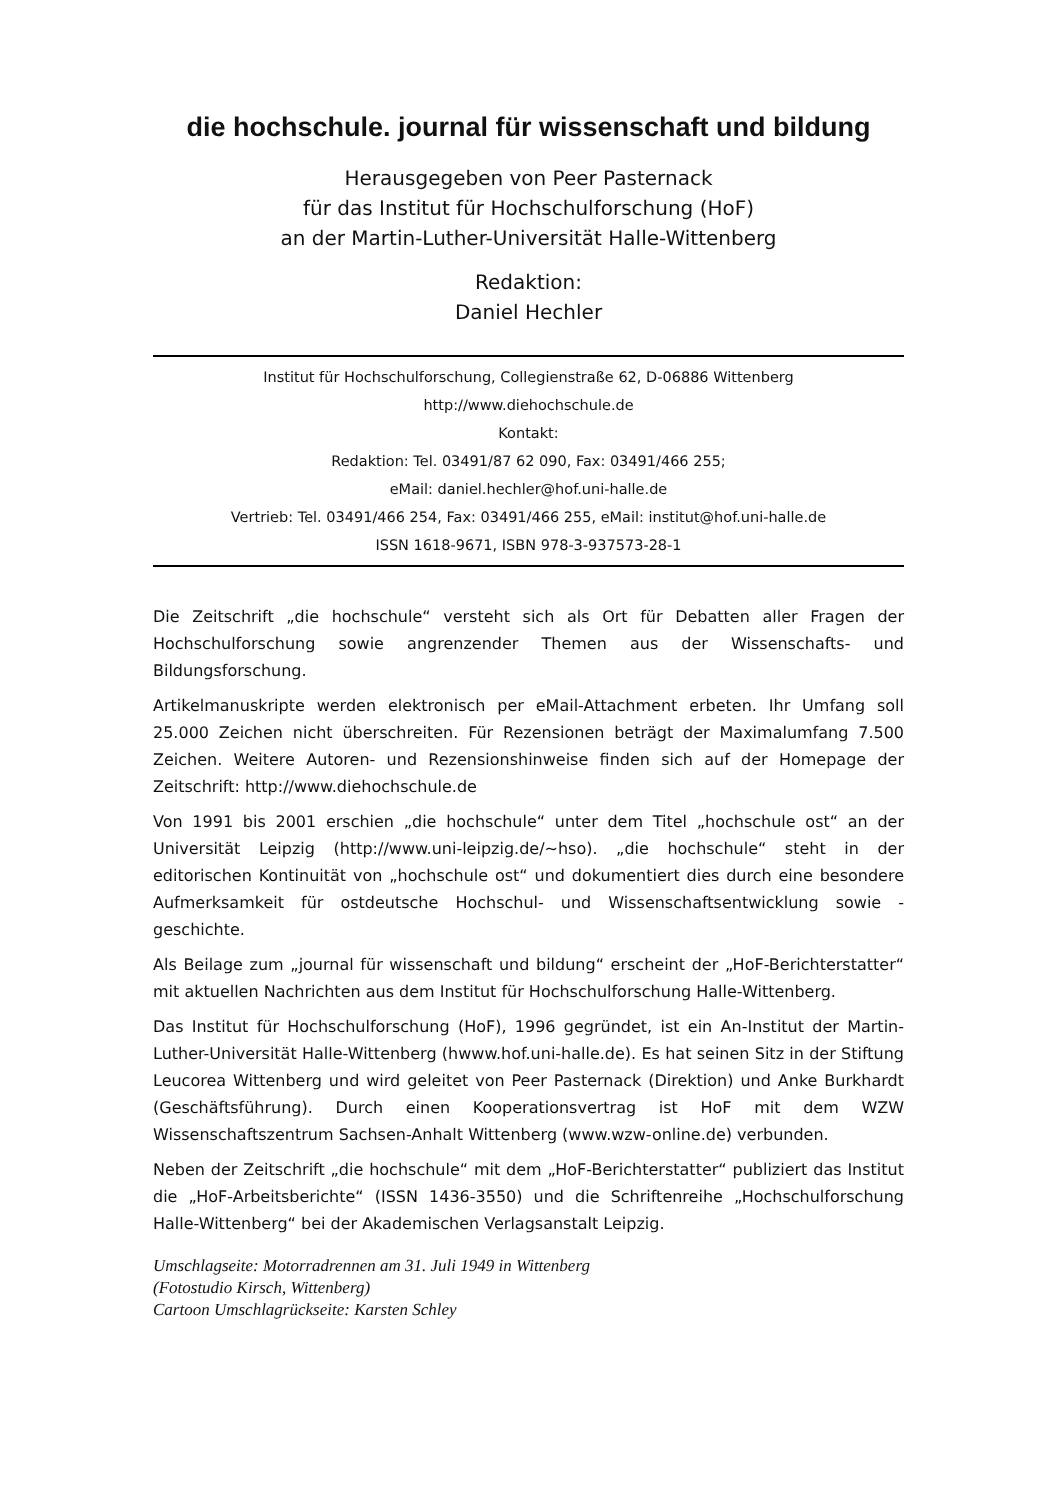die hochschule. journal für wissenschaft und bildung
Herausgegeben von Peer Pasternack
für das Institut für Hochschulforschung (HoF)
an der Martin-Luther-Universität Halle-Wittenberg
Redaktion:
Daniel Hechler
Institut für Hochschulforschung, Collegienstraße 62, D-06886 Wittenberg
http://www.diehochschule.de
Kontakt:
Redaktion: Tel. 03491/87 62 090, Fax: 03491/466 255;
eMail: daniel.hechler@hof.uni-halle.de
Vertrieb: Tel. 03491/466 254, Fax: 03491/466 255, eMail: institut@hof.uni-halle.de
ISSN 1618-9671, ISBN 978-3-937573-28-1
Die Zeitschrift „die hochschule“ versteht sich als Ort für Debatten aller Fragen der Hochschulforschung sowie angrenzender Themen aus der Wissenschafts- und Bildungsforschung.
Artikelmanuskripte werden elektronisch per eMail-Attachment erbeten. Ihr Umfang soll 25.000 Zeichen nicht überschreiten. Für Rezensionen beträgt der Maximalumfang 7.500 Zeichen. Weitere Autoren- und Rezensionshinweise finden sich auf der Homepage der Zeitschrift: http://www.diehochschule.de
Von 1991 bis 2001 erschien „die hochschule“ unter dem Titel „hochschule ost“ an der Universität Leipzig (http://www.uni-leipzig.de/~hso). „die hochschule“ steht in der editorischen Kontinuität von „hochschule ost“ und dokumentiert dies durch eine besondere Aufmerksamkeit für ostdeutsche Hochschul- und Wissenschaftsentwicklung sowie -geschichte.
Als Beilage zum „journal für wissenschaft und bildung“ erscheint der „HoF-Berichterstatter“ mit aktuellen Nachrichten aus dem Institut für Hochschulforschung Halle-Wittenberg.
Das Institut für Hochschulforschung (HoF), 1996 gegründet, ist ein An-Institut der Martin-Luther-Universität Halle-Wittenberg (hwww.hof.uni-halle.de). Es hat seinen Sitz in der Stiftung Leucorea Wittenberg und wird geleitet von Peer Pasternack (Direktion) und Anke Burkhardt (Geschäftsführung). Durch einen Kooperationsvertrag ist HoF mit dem WZW Wissenschaftszentrum Sachsen-Anhalt Wittenberg (www.wzw-online.de) verbunden.
Neben der Zeitschrift „die hochschule“ mit dem „HoF-Berichterstatter“ publiziert das Institut die „HoF-Arbeitsberichte“ (ISSN 1436-3550) und die Schriftenreihe „Hochschulforschung Halle-Wittenberg“ bei der Akademischen Verlagsanstalt Leipzig.
Umschlagseite: Motorradrennen am 31. Juli 1949 in Wittenberg
(Fotostudio Kirsch, Wittenberg)
Cartoon Umschlagrückseite: Karsten Schley